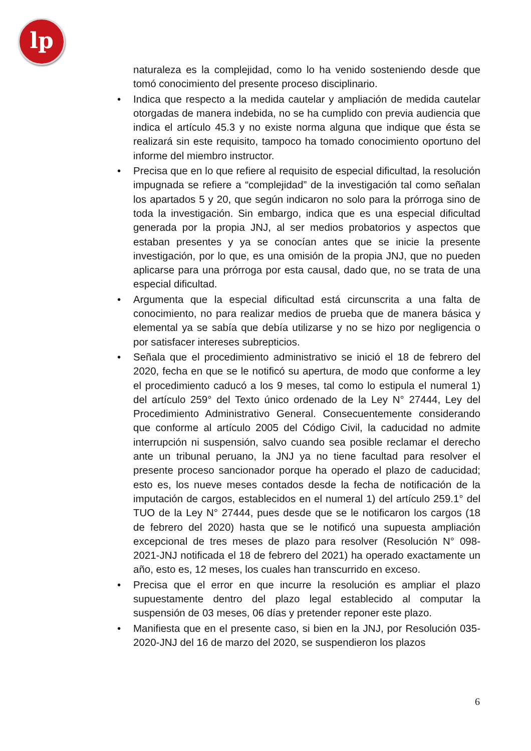lp
naturaleza es la complejidad, como lo ha venido sosteniendo desde que tomó conocimiento del presente proceso disciplinario.
• Indica que respecto a la medida cautelar y ampliación de medida cautelar otorgadas de manera indebida, no se ha cumplido con previa audiencia que indica el artículo 45.3 y no existe norma alguna que indique que ésta se realizará sin este requisito, tampoco ha tomado conocimiento oportuno del informe del miembro instructor.
• Precisa que en lo que refiere al requisito de especial dificultad, la resolución impugnada se refiere a “complejidad” de la investigación tal como señalan los apartados 5 y 20, que según indicaron no solo para la prórroga sino de toda la investigación. Sin embargo, indica que es una especial dificultad generada por la propia JNJ, al ser medios probatorios y aspectos que estaban presentes y ya se conocían antes que se inicie la presente investigación, por lo que, es una omisión de la propia JNJ, que no pueden aplicarse para una prórroga por esta causal, dado que, no se trata de una especial dificultad.
• Argumenta que la especial dificultad está circunscrita a una falta de conocimiento, no para realizar medios de prueba que de manera básica y elemental ya se sabía que debía utilizarse y no se hizo por negligencia o por satisfacer intereses subrepticios.
• Señala que el procedimiento administrativo se inició el 18 de febrero del 2020, fecha en que se le notificó su apertura, de modo que conforme a ley el procedimiento caducó a los 9 meses, tal como lo estipula el numeral 1) del artículo 259° del Texto único ordenado de la Ley N° 27444, Ley del Procedimiento Administrativo General. Consecuentemente considerando que conforme al artículo 2005 del Código Civil, la caducidad no admite interrupción ni suspensión, salvo cuando sea posible reclamar el derecho ante un tribunal peruano, la JNJ ya no tiene facultad para resolver el presente proceso sancionador porque ha operado el plazo de caducidad; esto es, los nueve meses contados desde la fecha de notificación de la imputación de cargos, establecidos en el numeral 1) del artículo 259.1° del TUO de la Ley N° 27444, pues desde que se le notificaron los cargos (18 de febrero del 2020) hasta que se le notificó una supuesta ampliación excepcional de tres meses de plazo para resolver (Resolución N° 098-2021-JNJ notificada el 18 de febrero del 2021) ha operado exactamente un año, esto es, 12 meses, los cuales han transcurrido en exceso.
• Precisa que el error en que incurre la resolución es ampliar el plazo supuestamente dentro del plazo legal establecido al computar la suspensión de 03 meses, 06 días y pretender reponer este plazo.
• Manifiesta que en el presente caso, si bien en la JNJ, por Resolución 035-2020-JNJ del 16 de marzo del 2020, se suspendieron los plazos
6